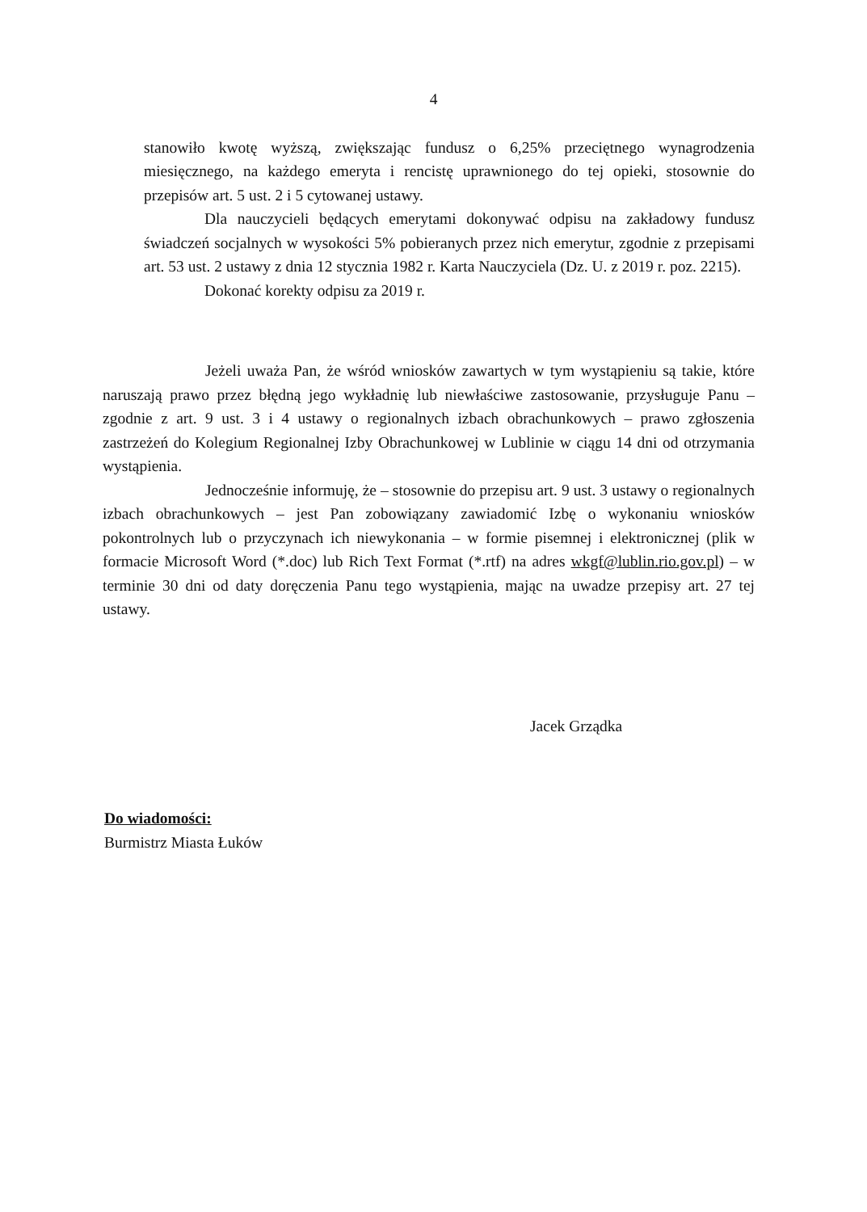4
stanowiło kwotę wyższą, zwiększając fundusz o 6,25% przeciętnego wynagrodzenia miesięcznego, na każdego emeryta i rencistę uprawnionego do tej opieki, stosownie do przepisów art. 5 ust. 2 i 5 cytowanej ustawy.
Dla nauczycieli będących emerytami dokonywać odpisu na zakładowy fundusz świadczeń socjalnych w wysokości 5% pobieranych przez nich emerytur, zgodnie z przepisami art. 53 ust. 2 ustawy z dnia 12 stycznia 1982 r. Karta Nauczyciela (Dz. U. z 2019 r. poz. 2215).
Dokonać korekty odpisu za 2019 r.
Jeżeli uważa Pan, że wśród wniosków zawartych w tym wystąpieniu są takie, które naruszają prawo przez błędną jego wykładnię lub niewłaściwe zastosowanie, przysługuje Panu – zgodnie z art. 9 ust. 3 i 4 ustawy o regionalnych izbach obrachunkowych – prawo zgłoszenia zastrzeżeń do Kolegium Regionalnej Izby Obrachunkowej w Lublinie w ciągu 14 dni od otrzymania wystąpienia.
Jednocześnie informuję, że – stosownie do przepisu art. 9 ust. 3 ustawy o regionalnych izbach obrachunkowych – jest Pan zobowiązany zawiadomić Izbę o wykonaniu wniosków pokontrolnych lub o przyczynach ich niewykonania – w formie pisemnej i elektronicznej (plik w formacie Microsoft Word (*.doc) lub Rich Text Format (*.rtf) na adres wkgf@lublin.rio.gov.pl) – w terminie 30 dni od daty doręczenia Panu tego wystąpienia, mając na uwadze przepisy art. 27 tej ustawy.
Jacek Grządka
Do wiadomości:
Burmistrz Miasta Łuków